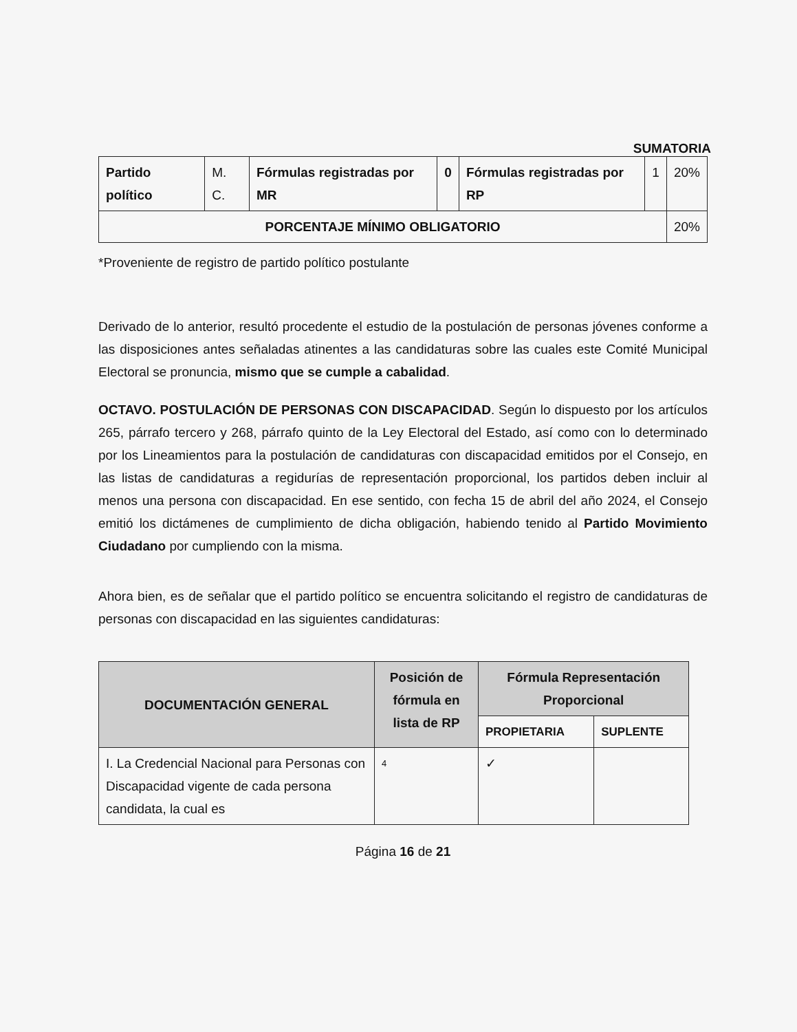SUMATORIA
| Partido político | M. C. | Fórmulas registradas por MR | 0 | Fórmulas registradas por RP | 1 | 20% |
| PORCENTAJE MÍNIMO OBLIGATORIO | | | | | | 20% |
*Proveniente de registro de partido político postulante
Derivado de lo anterior, resultó procedente el estudio de la postulación de personas jóvenes conforme a las disposiciones antes señaladas atinentes a las candidaturas sobre las cuales este Comité Municipal Electoral se pronuncia, mismo que se cumple a cabalidad.
OCTAVO. POSTULACIÓN DE PERSONAS CON DISCAPACIDAD. Según lo dispuesto por los artículos 265, párrafo tercero y 268, párrafo quinto de la Ley Electoral del Estado, así como con lo determinado por los Lineamientos para la postulación de candidaturas con discapacidad emitidos por el Consejo, en las listas de candidaturas a regidurías de representación proporcional, los partidos deben incluir al menos una persona con discapacidad. En ese sentido, con fecha 15 de abril del año 2024, el Consejo emitió los dictámenes de cumplimiento de dicha obligación, habiendo tenido al Partido Movimiento Ciudadano por cumpliendo con la misma.
Ahora bien, es de señalar que el partido político se encuentra solicitando el registro de candidaturas de personas con discapacidad en las siguientes candidaturas:
| DOCUMENTACIÓN GENERAL | Posición de fórmula en lista de RP | Fórmula Representación Proporcional | |
| --- | --- | --- | --- |
| | | PROPIETARIA | SUPLENTE |
| I. La Credencial Nacional para Personas con Discapacidad vigente de cada persona candidata, la cual es | 4 | ✓ | |
Página 16 de 21